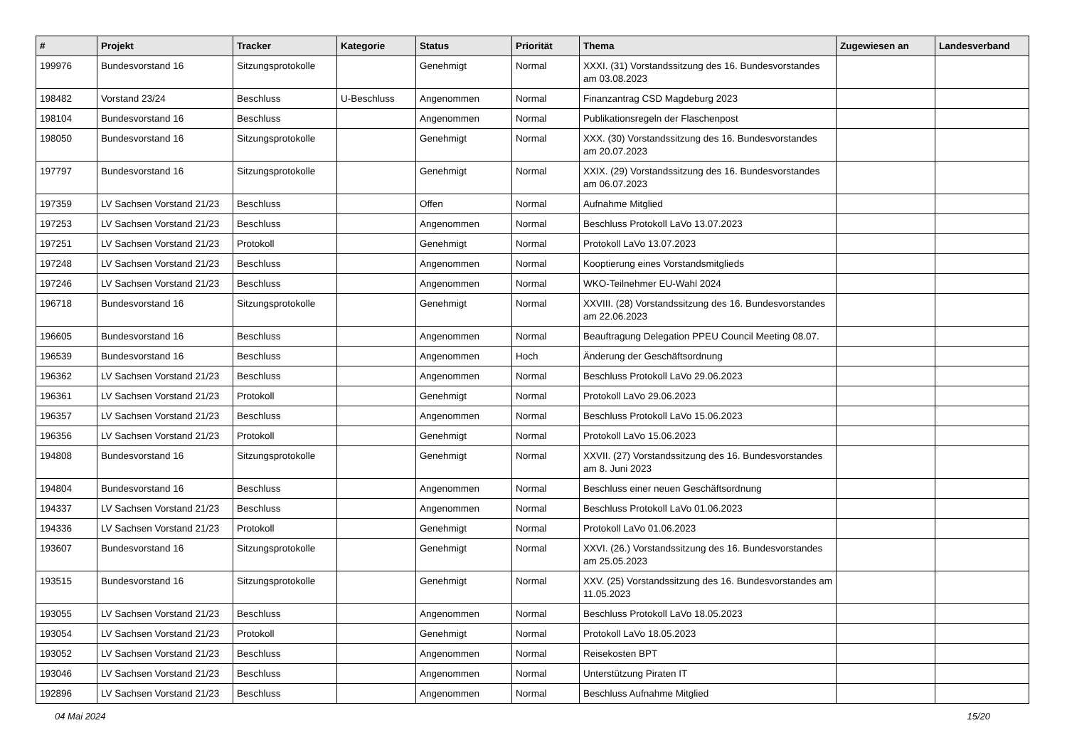| # | Projekt | Tracker | Kategorie | Status | Priorität | Thema | Zugewiesen an | Landesverband |
| --- | --- | --- | --- | --- | --- | --- | --- | --- |
| 199976 | Bundesvorstand 16 | Sitzungsprotokolle | | Genehmigt | Normal | XXXI. (31) Vorstandssitzung des 16. Bundesvorstandes am 03.08.2023 | | |
| 198482 | Vorstand 23/24 | Beschluss | U-Beschluss | Angenommen | Normal | Finanzantrag CSD Magdeburg 2023 | | |
| 198104 | Bundesvorstand 16 | Beschluss | | Angenommen | Normal | Publikationsregeln der Flaschenpost | | |
| 198050 | Bundesvorstand 16 | Sitzungsprotokolle | | Genehmigt | Normal | XXX. (30) Vorstandssitzung des 16. Bundesvorstandes am 20.07.2023 | | |
| 197797 | Bundesvorstand 16 | Sitzungsprotokolle | | Genehmigt | Normal | XXIX. (29) Vorstandssitzung des 16. Bundesvorstandes am 06.07.2023 | | |
| 197359 | LV Sachsen Vorstand 21/23 | Beschluss | | Offen | Normal | Aufnahme Mitglied | | |
| 197253 | LV Sachsen Vorstand 21/23 | Beschluss | | Angenommen | Normal | Beschluss Protokoll LaVo 13.07.2023 | | |
| 197251 | LV Sachsen Vorstand 21/23 | Protokoll | | Genehmigt | Normal | Protokoll LaVo 13.07.2023 | | |
| 197248 | LV Sachsen Vorstand 21/23 | Beschluss | | Angenommen | Normal | Kooptierung eines Vorstandsmitglieds | | |
| 197246 | LV Sachsen Vorstand 21/23 | Beschluss | | Angenommen | Normal | WKO-Teilnehmer EU-Wahl 2024 | | |
| 196718 | Bundesvorstand 16 | Sitzungsprotokolle | | Genehmigt | Normal | XXVIII. (28) Vorstandssitzung des 16. Bundesvorstandes am 22.06.2023 | | |
| 196605 | Bundesvorstand 16 | Beschluss | | Angenommen | Normal | Beauftragung Delegation PPEU Council Meeting 08.07. | | |
| 196539 | Bundesvorstand 16 | Beschluss | | Angenommen | Hoch | Änderung der Geschäftsordnung | | |
| 196362 | LV Sachsen Vorstand 21/23 | Beschluss | | Angenommen | Normal | Beschluss Protokoll LaVo 29.06.2023 | | |
| 196361 | LV Sachsen Vorstand 21/23 | Protokoll | | Genehmigt | Normal | Protokoll LaVo 29.06.2023 | | |
| 196357 | LV Sachsen Vorstand 21/23 | Beschluss | | Angenommen | Normal | Beschluss Protokoll LaVo 15.06.2023 | | |
| 196356 | LV Sachsen Vorstand 21/23 | Protokoll | | Genehmigt | Normal | Protokoll LaVo 15.06.2023 | | |
| 194808 | Bundesvorstand 16 | Sitzungsprotokolle | | Genehmigt | Normal | XXVII. (27) Vorstandssitzung des 16. Bundesvorstandes am 8. Juni 2023 | | |
| 194804 | Bundesvorstand 16 | Beschluss | | Angenommen | Normal | Beschluss einer neuen Geschäftsordnung | | |
| 194337 | LV Sachsen Vorstand 21/23 | Beschluss | | Angenommen | Normal | Beschluss Protokoll LaVo 01.06.2023 | | |
| 194336 | LV Sachsen Vorstand 21/23 | Protokoll | | Genehmigt | Normal | Protokoll LaVo 01.06.2023 | | |
| 193607 | Bundesvorstand 16 | Sitzungsprotokolle | | Genehmigt | Normal | XXVI. (26.) Vorstandssitzung des 16. Bundesvorstandes am 25.05.2023 | | |
| 193515 | Bundesvorstand 16 | Sitzungsprotokolle | | Genehmigt | Normal | XXV. (25) Vorstandssitzung des 16. Bundesvorstandes am 11.05.2023 | | |
| 193055 | LV Sachsen Vorstand 21/23 | Beschluss | | Angenommen | Normal | Beschluss Protokoll LaVo 18.05.2023 | | |
| 193054 | LV Sachsen Vorstand 21/23 | Protokoll | | Genehmigt | Normal | Protokoll LaVo 18.05.2023 | | |
| 193052 | LV Sachsen Vorstand 21/23 | Beschluss | | Angenommen | Normal | Reisekosten BPT | | |
| 193046 | LV Sachsen Vorstand 21/23 | Beschluss | | Angenommen | Normal | Unterstützung Piraten IT | | |
| 192896 | LV Sachsen Vorstand 21/23 | Beschluss | | Angenommen | Normal | Beschluss Aufnahme Mitglied | | |
04 Mai 2024 15/20